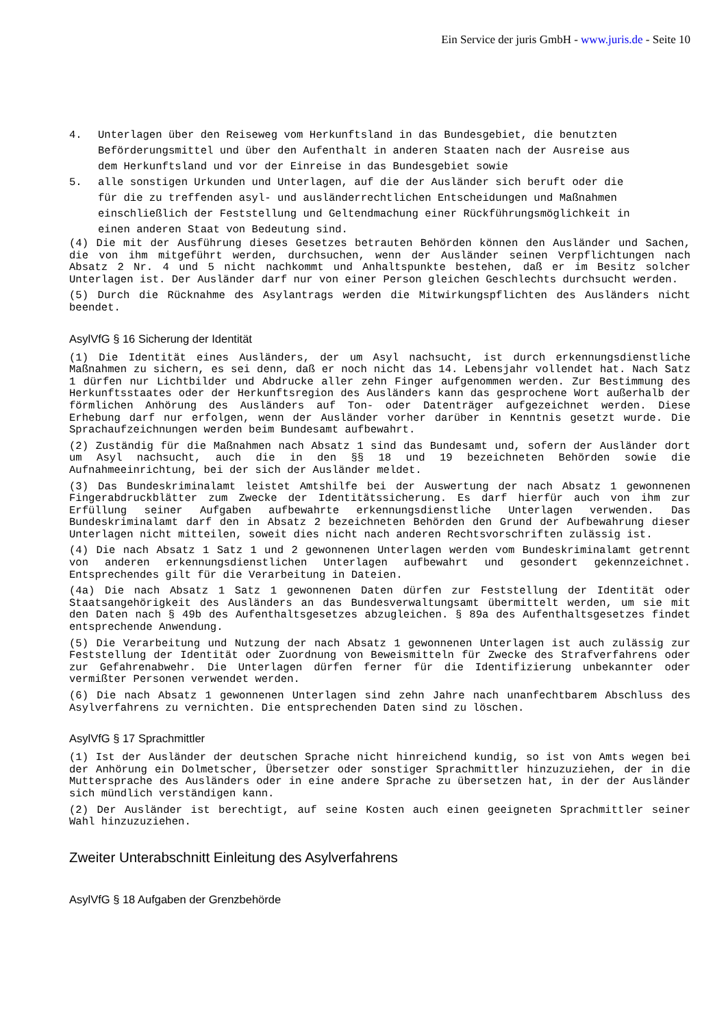Ein Service der juris GmbH - www.juris.de - Seite 10
4. Unterlagen über den Reiseweg vom Herkunftsland in das Bundesgebiet, die benutzten Beförderungsmittel und über den Aufenthalt in anderen Staaten nach der Ausreise aus dem Herkunftsland und vor der Einreise in das Bundesgebiet sowie
5. alle sonstigen Urkunden und Unterlagen, auf die der Ausländer sich beruft oder die für die zu treffenden asyl- und ausländerrechtlichen Entscheidungen und Maßnahmen einschließlich der Feststellung und Geltendmachung einer Rückführungsmöglichkeit in einen anderen Staat von Bedeutung sind.
(4) Die mit der Ausführung dieses Gesetzes betrauten Behörden können den Ausländer und Sachen, die von ihm mitgeführt werden, durchsuchen, wenn der Ausländer seinen Verpflichtungen nach Absatz 2 Nr. 4 und 5 nicht nachkommt und Anhaltspunkte bestehen, daß er im Besitz solcher Unterlagen ist. Der Ausländer darf nur von einer Person gleichen Geschlechts durchsucht werden.
(5) Durch die Rücknahme des Asylantrags werden die Mitwirkungspflichten des Ausländers nicht beendet.
AsylVfG § 16 Sicherung der Identität
(1) Die Identität eines Ausländers, der um Asyl nachsucht, ist durch erkennungsdienstliche Maßnahmen zu sichern, es sei denn, daß er noch nicht das 14. Lebensjahr vollendet hat. Nach Satz 1 dürfen nur Lichtbilder und Abdrucke aller zehn Finger aufgenommen werden. Zur Bestimmung des Herkunftsstaates oder der Herkunftsregion des Ausländers kann das gesprochene Wort außerhalb der förmlichen Anhörung des Ausländers auf Ton- oder Datenträger aufgezeichnet werden. Diese Erhebung darf nur erfolgen, wenn der Ausländer vorher darüber in Kenntnis gesetzt wurde. Die Sprachaufzeichnungen werden beim Bundesamt aufbewahrt.
(2) Zuständig für die Maßnahmen nach Absatz 1 sind das Bundesamt und, sofern der Ausländer dort um Asyl nachsucht, auch die in den §§ 18 und 19 bezeichneten Behörden sowie die Aufnahmeeinrichtung, bei der sich der Ausländer meldet.
(3) Das Bundeskriminalamt leistet Amtshilfe bei der Auswertung der nach Absatz 1 gewonnenen Fingerabdruckblätter zum Zwecke der Identitätssicherung. Es darf hierfür auch von ihm zur Erfüllung seiner Aufgaben aufbewahrte erkennungsdienstliche Unterlagen verwenden. Das Bundeskriminalamt darf den in Absatz 2 bezeichneten Behörden den Grund der Aufbewahrung dieser Unterlagen nicht mitteilen, soweit dies nicht nach anderen Rechtsvorschriften zulässig ist.
(4) Die nach Absatz 1 Satz 1 und 2 gewonnenen Unterlagen werden vom Bundeskriminalamt getrennt von anderen erkennungsdienstlichen Unterlagen aufbewahrt und gesondert gekennzeichnet. Entsprechendes gilt für die Verarbeitung in Dateien.
(4a) Die nach Absatz 1 Satz 1 gewonnenen Daten dürfen zur Feststellung der Identität oder Staatsangehörigkeit des Ausländers an das Bundesverwaltungsamt übermittelt werden, um sie mit den Daten nach § 49b des Aufenthaltsgesetzes abzugleichen. § 89a des Aufenthaltsgesetzes findet entsprechende Anwendung.
(5) Die Verarbeitung und Nutzung der nach Absatz 1 gewonnenen Unterlagen ist auch zulässig zur Feststellung der Identität oder Zuordnung von Beweismitteln für Zwecke des Strafverfahrens oder zur Gefahrenabwehr. Die Unterlagen dürfen ferner für die Identifizierung unbekannter oder vermißter Personen verwendet werden.
(6) Die nach Absatz 1 gewonnenen Unterlagen sind zehn Jahre nach unanfechtbarem Abschluss des Asylverfahrens zu vernichten. Die entsprechenden Daten sind zu löschen.
AsylVfG § 17 Sprachmittler
(1) Ist der Ausländer der deutschen Sprache nicht hinreichend kundig, so ist von Amts wegen bei der Anhörung ein Dolmetscher, Übersetzer oder sonstiger Sprachmittler hinzuzuziehen, der in die Muttersprache des Ausländers oder in eine andere Sprache zu übersetzen hat, in der der Ausländer sich mündlich verständigen kann.
(2) Der Ausländer ist berechtigt, auf seine Kosten auch einen geeigneten Sprachmittler seiner Wahl hinzuzuziehen.
Zweiter Unterabschnitt Einleitung des Asylverfahrens
AsylVfG § 18 Aufgaben der Grenzbehörde